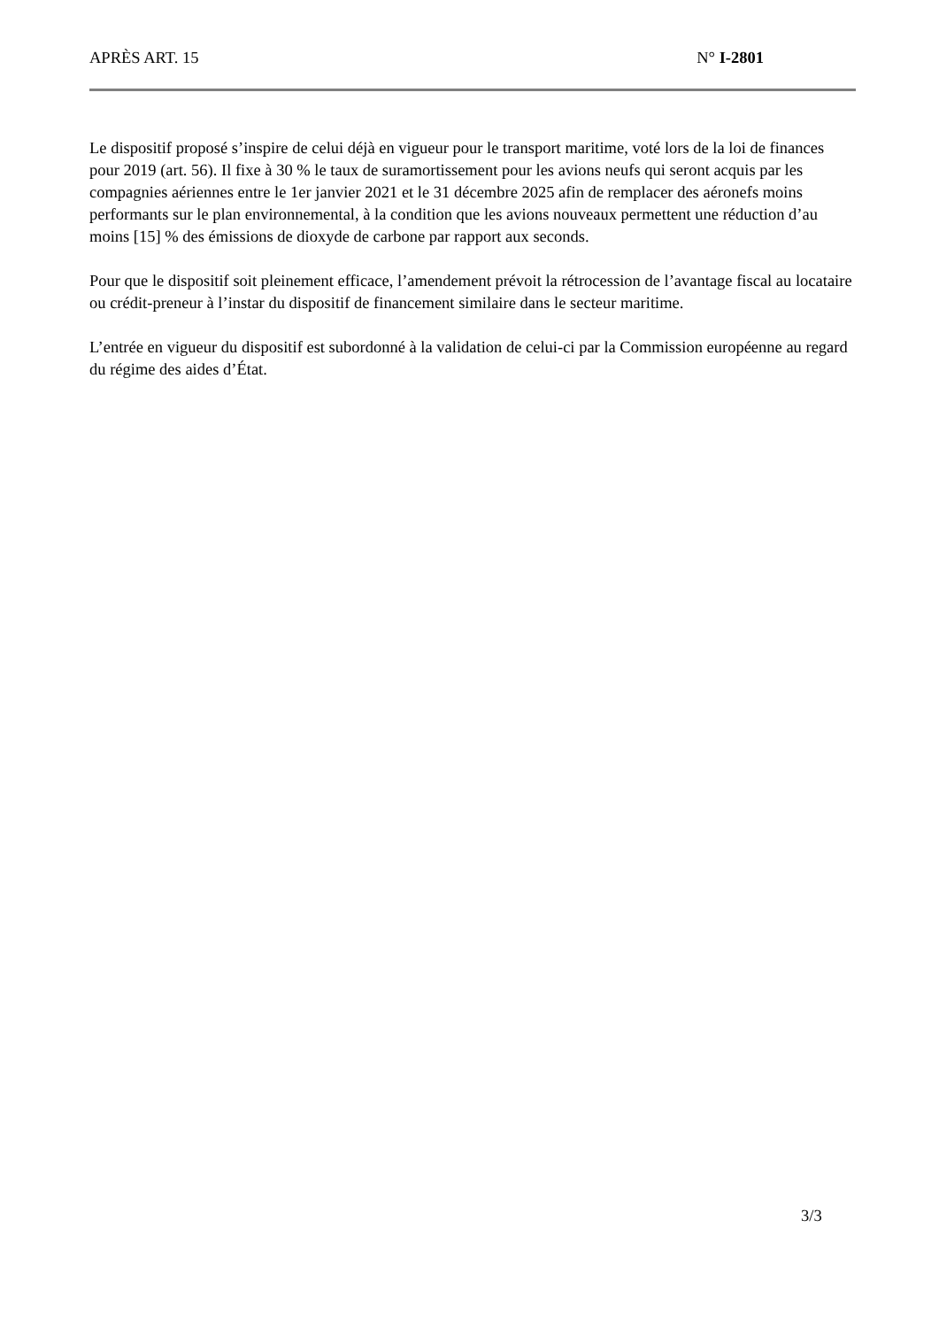APRÈS ART. 15 N° I-2801
Le dispositif proposé s’inspire de celui déjà en vigueur pour le transport maritime, voté lors de la loi de finances pour 2019 (art. 56). Il fixe à 30 % le taux de suramortissement pour les avions neufs qui seront acquis par les compagnies aériennes entre le 1er janvier 2021 et le 31 décembre 2025 afin de remplacer des aéronefs moins performants sur le plan environnemental, à la condition que les avions nouveaux permettent une réduction d’au moins [15] % des émissions de dioxyde de carbone par rapport aux seconds.
Pour que le dispositif soit pleinement efficace, l’amendement prévoit la rétrocession de l’avantage fiscal au locataire ou crédit-preneur à l’instar du dispositif de financement similaire dans le secteur maritime.
L’entrée en vigueur du dispositif est subordonné à la validation de celui-ci par la Commission européenne au regard du régime des aides d’État.
3/3